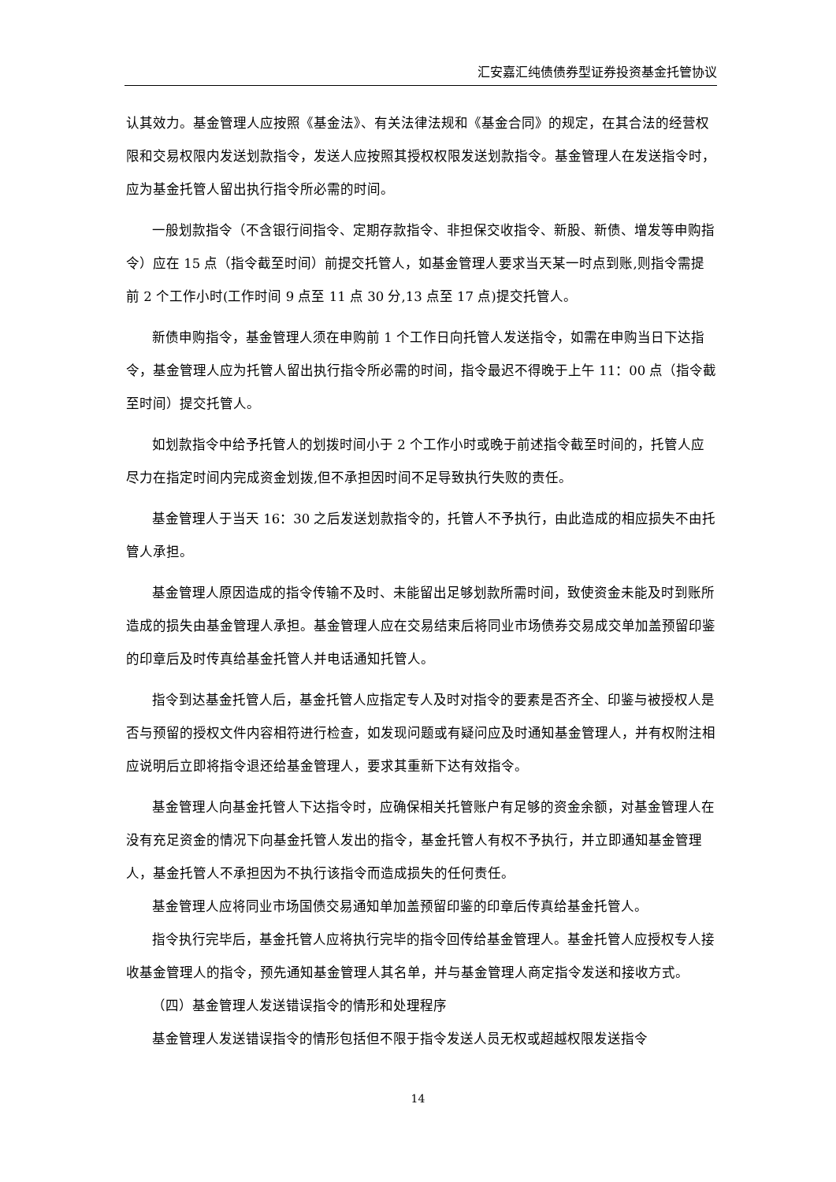汇安嘉汇纯债债券型证券投资基金托管协议
认其效力。基金管理人应按照《基金法》、有关法律法规和《基金合同》的规定，在其合法的经营权限和交易权限内发送划款指令，发送人应按照其授权权限发送划款指令。基金管理人在发送指令时，应为基金托管人留出执行指令所必需的时间。
一般划款指令（不含银行间指令、定期存款指令、非担保交收指令、新股、新债、增发等申购指令）应在 15 点（指令截至时间）前提交托管人，如基金管理人要求当天某一时点到账,则指令需提前 2 个工作小时(工作时间 9 点至 11 点 30 分,13 点至 17 点)提交托管人。
新债申购指令，基金管理人须在申购前 1 个工作日向托管人发送指令，如需在申购当日下达指令，基金管理人应为托管人留出执行指令所必需的时间，指令最迟不得晚于上午 11：00 点（指令截至时间）提交托管人。
如划款指令中给予托管人的划拨时间小于 2 个工作小时或晚于前述指令截至时间的，托管人应尽力在指定时间内完成资金划拨,但不承担因时间不足导致执行失败的责任。
基金管理人于当天 16：30 之后发送划款指令的，托管人不予执行，由此造成的相应损失不由托管人承担。
基金管理人原因造成的指令传输不及时、未能留出足够划款所需时间，致使资金未能及时到账所造成的损失由基金管理人承担。基金管理人应在交易结束后将同业市场债券交易成交单加盖预留印鉴的印章后及时传真给基金托管人并电话通知托管人。
指令到达基金托管人后，基金托管人应指定专人及时对指令的要素是否齐全、印鉴与被授权人是否与预留的授权文件内容相符进行检查，如发现问题或有疑问应及时通知基金管理人，并有权附注相应说明后立即将指令退还给基金管理人，要求其重新下达有效指令。
基金管理人向基金托管人下达指令时，应确保相关托管账户有足够的资金余额，对基金管理人在没有充足资金的情况下向基金托管人发出的指令，基金托管人有权不予执行，并立即通知基金管理人，基金托管人不承担因为不执行该指令而造成损失的任何责任。
基金管理人应将同业市场国债交易通知单加盖预留印鉴的印章后传真给基金托管人。
指令执行完毕后，基金托管人应将执行完毕的指令回传给基金管理人。基金托管人应授权专人接收基金管理人的指令，预先通知基金管理人其名单，并与基金管理人商定指令发送和接收方式。
（四）基金管理人发送错误指令的情形和处理程序
基金管理人发送错误指令的情形包括但不限于指令发送人员无权或超越权限发送指令
14